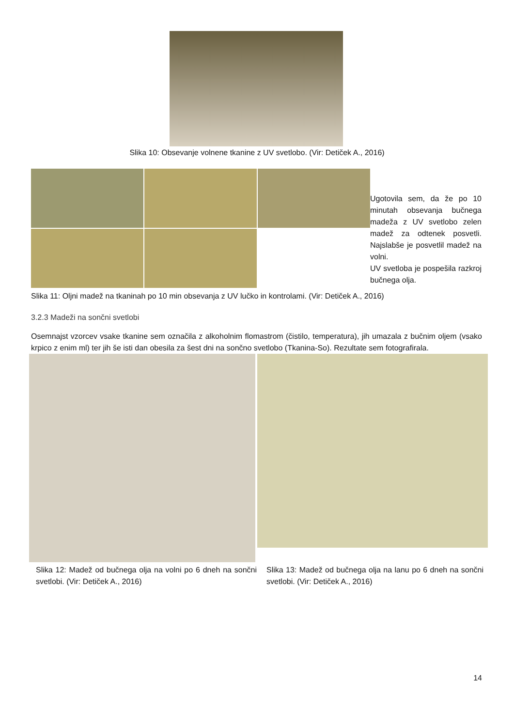Slika 10: Obsevanje volnene tkanine z UV svetlobo. (Vir: Detiček A., 2016)
Ugotovila sem, da že po 10 minutah obsevanja bučnega madeža z UV svetlobo zelen madež za odtenek posvetli. Najslabše je posvetlil madež na volni.
UV svetloba je pospešila razkroj bučnega olja.
Slika 11: Oljni madež na tkaninah po 10 min obsevanja z UV lučko in kontrolami. (Vir: Detiček A., 2016)
3.2.3 Madeži na sončni svetlobi
Osemnajst vzorcev vsake tkanine sem označila z alkoholnim flomastrom (čistilo, temperatura), jih umazala z bučnim oljem (vsako krpico z enim ml) ter jih še isti dan obesila za šest dni na sončno svetlobo (Tkanina-So). Rezultate sem fotografirala.
Slika 12: Madež od bučnega olja na volni po 6 dneh na sončni svetlobi. (Vir: Detiček A., 2016)
Slika 13: Madež od bučnega olja na lanu po 6 dneh na sončni svetlobi. (Vir: Detiček A., 2016)
14